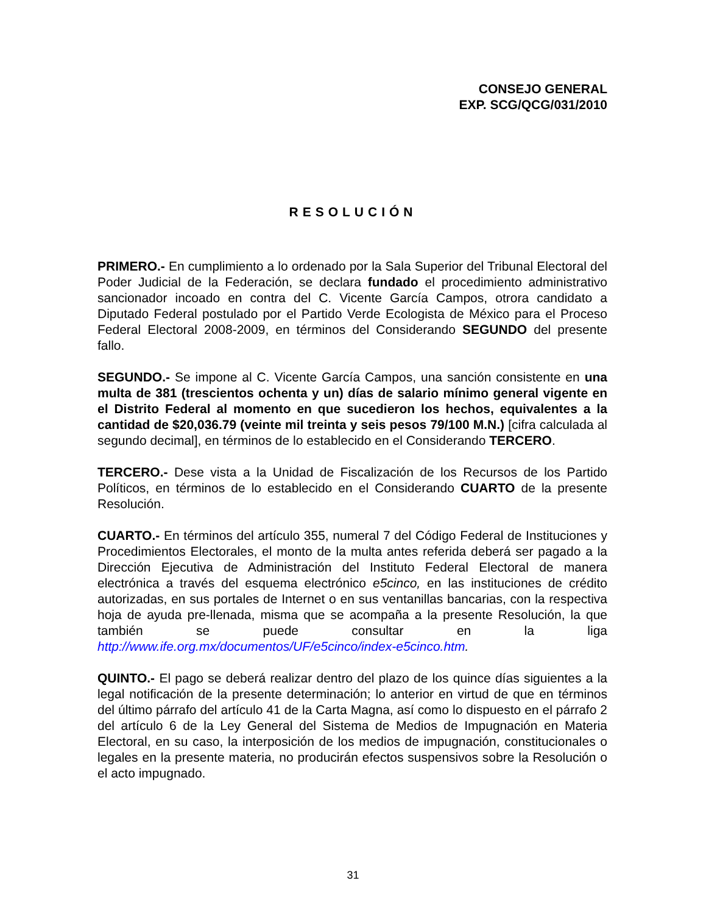CONSEJO GENERAL
EXP. SCG/QCG/031/2010
RESOLUCIÓN
PRIMERO.- En cumplimiento a lo ordenado por la Sala Superior del Tribunal Electoral del Poder Judicial de la Federación, se declara fundado el procedimiento administrativo sancionador incoado en contra del C. Vicente García Campos, otrora candidato a Diputado Federal postulado por el Partido Verde Ecologista de México para el Proceso Federal Electoral 2008-2009, en términos del Considerando SEGUNDO del presente fallo.
SEGUNDO.- Se impone al C. Vicente García Campos, una sanción consistente en una multa de 381 (trescientos ochenta y un) días de salario mínimo general vigente en el Distrito Federal al momento en que sucedieron los hechos, equivalentes a la cantidad de $20,036.79 (veinte mil treinta y seis pesos 79/100 M.N.) [cifra calculada al segundo decimal], en términos de lo establecido en el Considerando TERCERO.
TERCERO.- Dese vista a la Unidad de Fiscalización de los Recursos de los Partido Políticos, en términos de lo establecido en el Considerando CUARTO de la presente Resolución.
CUARTO.- En términos del artículo 355, numeral 7 del Código Federal de Instituciones y Procedimientos Electorales, el monto de la multa antes referida deberá ser pagado a la Dirección Ejecutiva de Administración del Instituto Federal Electoral de manera electrónica a través del esquema electrónico e5cinco, en las instituciones de crédito autorizadas, en sus portales de Internet o en sus ventanillas bancarias, con la respectiva hoja de ayuda pre-llenada, misma que se acompaña a la presente Resolución, la que también se puede consultar en la liga http://www.ife.org.mx/documentos/UF/e5cinco/index-e5cinco.htm.
QUINTO.- El pago se deberá realizar dentro del plazo de los quince días siguientes a la legal notificación de la presente determinación; lo anterior en virtud de que en términos del último párrafo del artículo 41 de la Carta Magna, así como lo dispuesto en el párrafo 2 del artículo 6 de la Ley General del Sistema de Medios de Impugnación en Materia Electoral, en su caso, la interposición de los medios de impugnación, constitucionales o legales en la presente materia, no producirán efectos suspensivos sobre la Resolución o el acto impugnado.
31